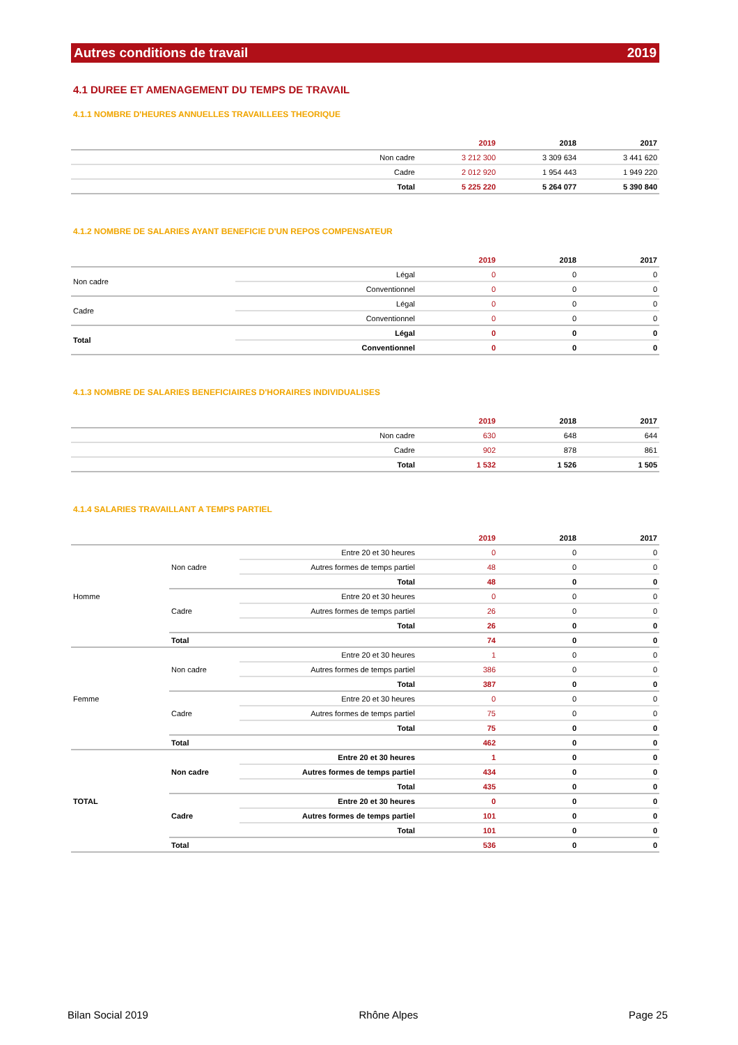Autres conditions de travail 2019
4.1 DUREE ET AMENAGEMENT DU TEMPS DE TRAVAIL
4.1.1 NOMBRE D'HEURES ANNUELLES TRAVAILLEES THEORIQUE
| | | 2019 | 2018 | 2017 |
| --- | --- | --- | --- | --- |
| | Non cadre | 3 212 300 | 3 309 634 | 3 441 620 |
| | Cadre | 2 012 920 | 1 954 443 | 1 949 220 |
| | Total | 5 225 220 | 5 264 077 | 5 390 840 |
4.1.2 NOMBRE DE SALARIES AYANT BENEFICIE D'UN REPOS COMPENSATEUR
| | | 2019 | 2018 | 2017 |
| --- | --- | --- | --- | --- |
| Non cadre | Légal | 0 | 0 | 0 |
| | Conventionnel | 0 | 0 | 0 |
| Cadre | Légal | 0 | 0 | 0 |
| | Conventionnel | 0 | 0 | 0 |
| Total | Légal | 0 | 0 | 0 |
| | Conventionnel | 0 | 0 | 0 |
4.1.3 NOMBRE DE SALARIES BENEFICIAIRES D'HORAIRES INDIVIDUALISES
| | | 2019 | 2018 | 2017 |
| --- | --- | --- | --- | --- |
| | Non cadre | 630 | 648 | 644 |
| | Cadre | 902 | 878 | 861 |
| | Total | 1 532 | 1 526 | 1 505 |
4.1.4 SALARIES TRAVAILLANT A TEMPS PARTIEL
| | | | 2019 | 2018 | 2017 |
| --- | --- | --- | --- | --- | --- |
| Homme | Non cadre | Entre 20 et 30 heures | 0 | 0 | 0 |
| | | Autres formes de temps partiel | 48 | 0 | 0 |
| | | Total | 48 | 0 | 0 |
| | Cadre | Entre 20 et 30 heures | 0 | 0 | 0 |
| | | Autres formes de temps partiel | 26 | 0 | 0 |
| | | Total | 26 | 0 | 0 |
| | Total | | 74 | 0 | 0 |
| Femme | Non cadre | Entre 20 et 30 heures | 1 | 0 | 0 |
| | | Autres formes de temps partiel | 386 | 0 | 0 |
| | | Total | 387 | 0 | 0 |
| | Cadre | Entre 20 et 30 heures | 0 | 0 | 0 |
| | | Autres formes de temps partiel | 75 | 0 | 0 |
| | | Total | 75 | 0 | 0 |
| | Total | | 462 | 0 | 0 |
| TOTAL | Non cadre | Entre 20 et 30 heures | 1 | 0 | 0 |
| | | Autres formes de temps partiel | 434 | 0 | 0 |
| | | Total | 435 | 0 | 0 |
| | Cadre | Entre 20 et 30 heures | 0 | 0 | 0 |
| | | Autres formes de temps partiel | 101 | 0 | 0 |
| | | Total | 101 | 0 | 0 |
| | Total | | 536 | 0 | 0 |
Bilan Social 2019 Rhône Alpes Page 25